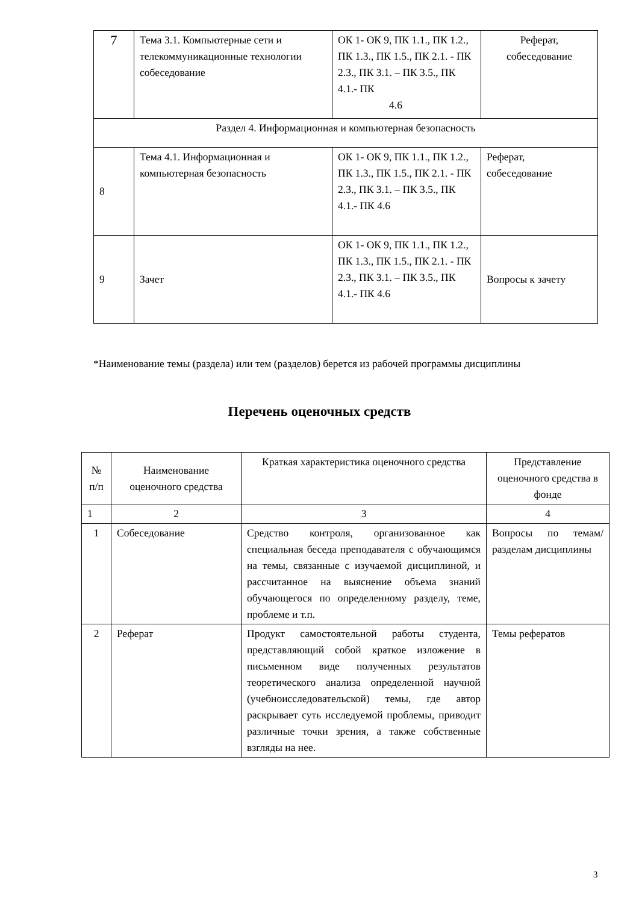| 7 | Тема 3.1. Компьютерные сети и телекоммуникационные технологии собеседование | ОК 1- ОК 9, ПК 1.1., ПК 1.2., ПК 1.3., ПК 1.5., ПК 2.1. - ПК 2.3., ПК 3.1. – ПК 3.5., ПК 4.1.- ПК 4.6 | Реферат, собеседование |
| Раздел 4. Информационная и компьютерная безопасность | | | |
| 8 | Тема 4.1. Информационная и компьютерная безопасность | ОК 1- ОК 9, ПК 1.1., ПК 1.2., ПК 1.3., ПК 1.5., ПК 2.1. - ПК 2.3., ПК 3.1. – ПК 3.5., ПК 4.1.- ПК 4.6 | Реферат, собеседование |
| 9 | Зачет | ОК 1- ОК 9, ПК 1.1., ПК 1.2., ПК 1.3., ПК 1.5., ПК 2.1. - ПК 2.3., ПК 3.1. – ПК 3.5., ПК 4.1.- ПК 4.6 | Вопросы к зачету |
*Наименование темы (раздела) или тем (разделов) берется из рабочей программы дисциплины
Перечень оценочных средств
| № п/п | Наименование оценочного средства | Краткая характеристика оценочного средства | Представление оценочного средства в фонде |
| --- | --- | --- | --- |
| 1 | 2 | 3 | 4 |
| 1 | Собеседование | Средство контроля, организованное как специальная беседа преподавателя с обучающимся на темы, связанные с изучаемой дисциплиной, и рассчитанное на выяснение объема знаний обучающегося по определенному разделу, теме, проблеме и т.п. | Вопросы по темам/разделам дисциплины |
| 2 | Реферат | Продукт самостоятельной работы студента, представляющий собой краткое изложение в письменном виде полученных результатов теоретического анализа определенной научной (учебноисследовательской) темы, где автор раскрывает суть исследуемой проблемы, приводит различные точки зрения, а также собственные взгляды на нее. | Темы рефератов |
3